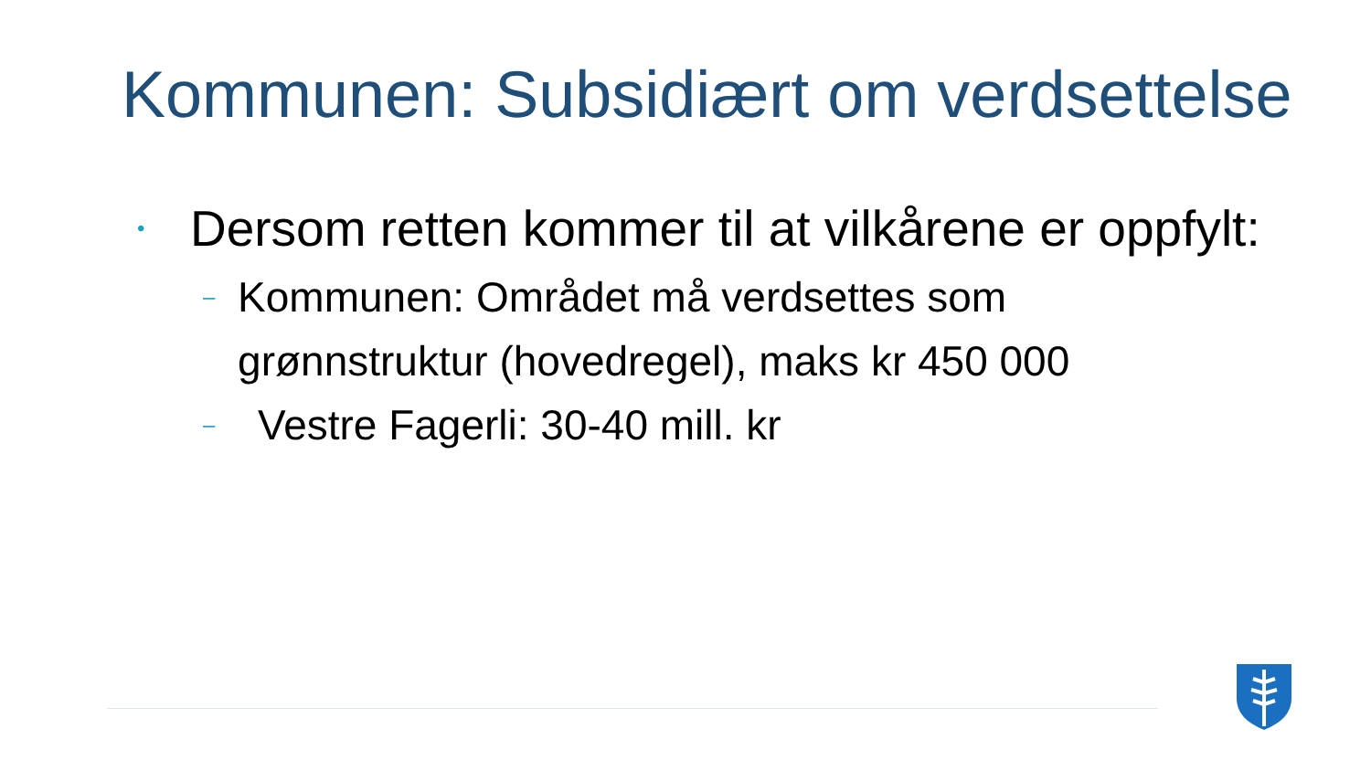Kommunen: Subsidiært om verdsettelse
• Dersom retten kommer til at vilkårene er oppfylt:
– Kommunen: Området må verdsettes som grønnstruktur (hovedregel), maks kr 450 000
– Vestre Fagerli: 30-40 mill. kr